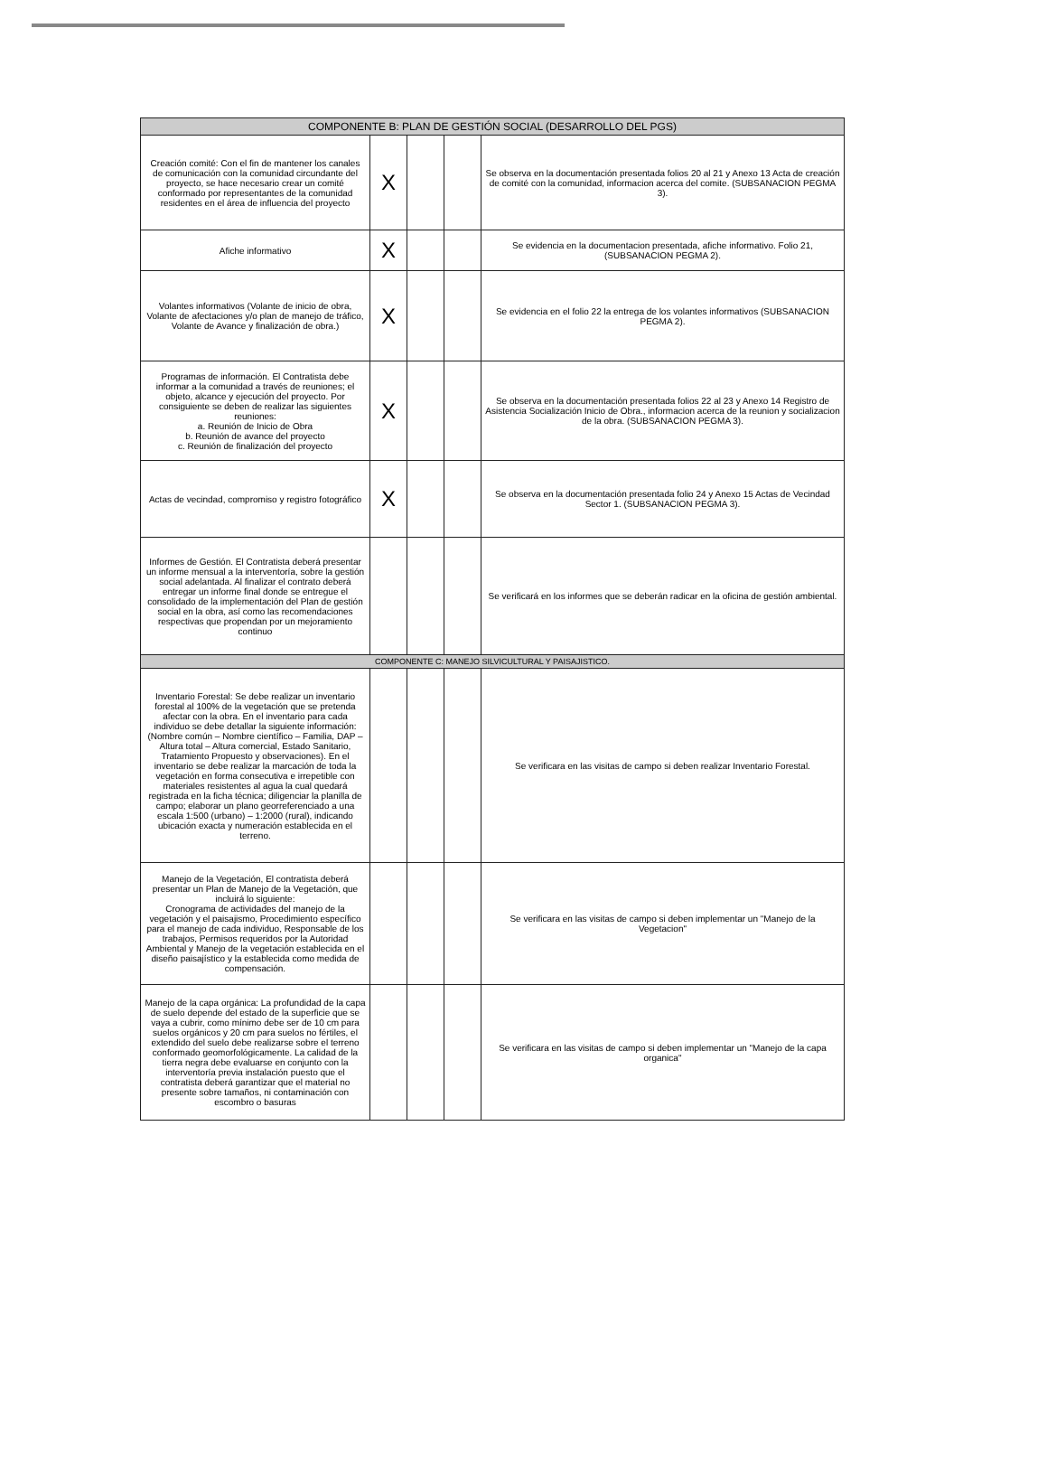| COMPONENTE B: PLAN DE GESTIÓN SOCIAL (DESARROLLO DEL PGS) | | | | |
| --- | --- | --- | --- | --- |
| Creación comité: Con el fin de mantener los canales de comunicación con la comunidad circundante del proyecto, se hace necesario crear un comité conformado por representantes de la comunidad residentes en el área de influencia del proyecto | X | | | Se observa en la documentación presentada folios 20 al 21 y Anexo 13 Acta de creación de comité con la comunidad, informacion acerca del comite. (SUBSANACION PEGMA 3). |
| Afiche informativo | X | | | Se evidencia en la documentacion presentada, afiche informativo. Folio 21, (SUBSANACION PEGMA 2). |
| Volantes informativos (Volante de inicio de obra, Volante de afectaciones y/o plan de manejo de tráfico, Volante de Avance y finalización de obra.) | X | | | Se evidencia en el folio 22 la entrega de los volantes informativos (SUBSANACION PEGMA 2). |
| Programas de información. El Contratista debe informar a la comunidad a través de reuniones; el objeto, alcance y ejecución del proyecto. Por consiguiente se deben de realizar las siguientes reuniones: a. Reunión de Inicio de Obra b. Reunión de avance del proyecto c. Reunión de finalización del proyecto | X | | | Se observa en la documentación presentada folios 22 al 23 y Anexo 14 Registro de Asistencia Socialización Inicio de Obra., informacion acerca de la reunion y socializacion de la obra. (SUBSANACION PEGMA 3). |
| Actas de vecindad, compromiso y registro fotográfico | X | | | Se observa en la documentación presentada folio 24 y Anexo 15 Actas de Vecindad Sector 1. (SUBSANACION PEGMA 3). |
| Informes de Gestión. El Contratista deberá presentar un informe mensual a la interventoría, sobre la gestión social adelantada. Al finalizar el contrato deberá entregar un informe final donde se entregue el consolidado de la implementación del Plan de gestión social en la obra, así como las recomendaciones respectivas que propendan por un mejoramiento continuo | | | | Se verificará en los informes que se deberán radicar en la oficina de gestión ambiental. |
| COMPONENTE C: MANEJO SILVICULTURAL Y PAISAJISTICO. | | | | |
| Inventario Forestal: Se debe realizar un inventario forestal al 100% de la vegetación que se pretenda afectar con la obra. En el inventario para cada individuo se debe detallar la siguiente información:(Nombre común – Nombre científico – Familia, DAP – Altura total – Altura comercial, Estado Sanitario, Tratamiento Propuesto y observaciones). En el inventario se debe realizar la marcación de toda la vegetación en forma consecutiva e irrepetible con materiales resistentes al agua la cual quedará registrada en la ficha técnica; diligenciar la planilla de campo; elaborar un plano georreferenciado a una escala 1:500 (urbano) – 1:2000 (rural), indicando ubicación exacta y numeración establecida en el terreno. | | | | Se verificara en las visitas de campo si deben realizar Inventario Forestal. |
| Manejo de la Vegetación, El contratista deberá presentar un Plan de Manejo de la Vegetación, que incluirá lo siguiente: Cronograma de actividades del manejo de la vegetación y el paisajismo, Procedimiento específico para el manejo de cada individuo, Responsable de los trabajos, Permisos requeridos por la Autoridad Ambiental y Manejo de la vegetación establecida en el diseño paisajístico y la establecida como medida de compensación. | | | | Se verificara en las visitas de campo si deben implementar un "Manejo de la Vegetacion" |
| Manejo de la capa orgánica: La profundidad de la capa de suelo depende del estado de la superficie que se vaya a cubrir, como mínimo debe ser de 10 cm para suelos orgánicos y 20 cm para suelos no fértiles, el extendido del suelo debe realizarse sobre el terreno conformado geomorfológicamente. La calidad de la tierra negra debe evaluarse en conjunto con la interventoría previa instalación puesto que el contratista deberá garantizar que el material no presente sobre tamaños, ni contaminación con escombro o basuras | | | | Se verificara en las visitas de campo si deben implementar un "Manejo de la capa organica" |